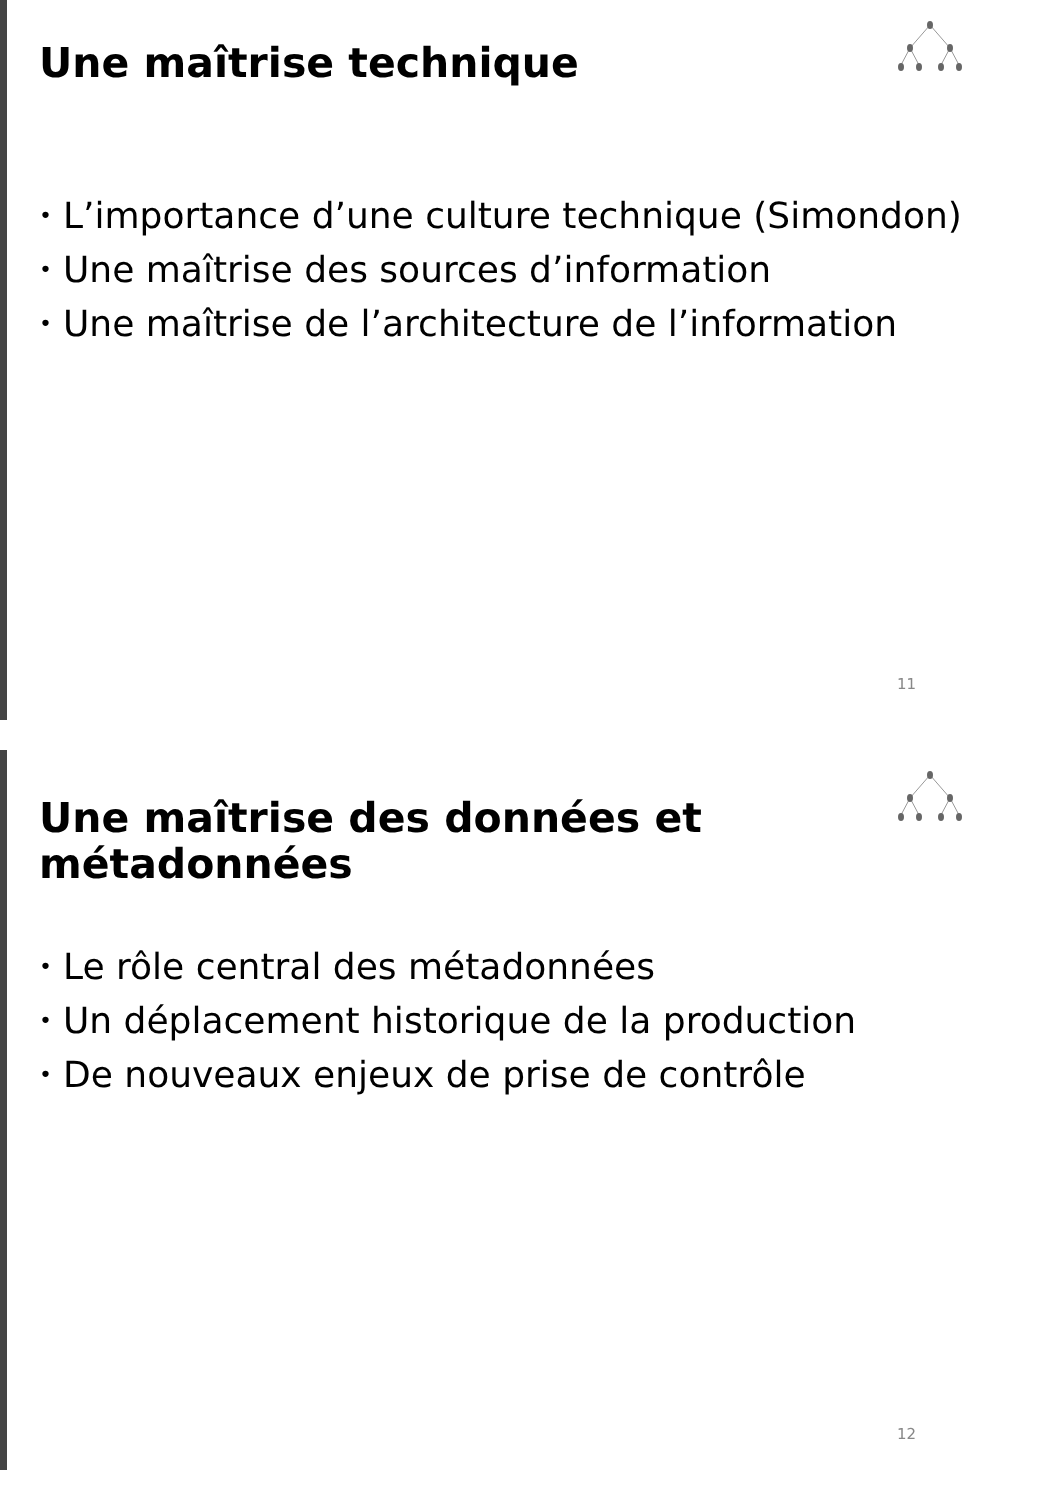Une maîtrise technique
• L’importance d’une culture technique (Simondon)
• Une maîtrise des sources d’information
• Une maîtrise de l’architecture de l’information
11
Une maîtrise des données et métadonnées
• Le rôle central des métadonnées
• Un déplacement historique de la production
• De nouveaux enjeux de prise de contrôle
12